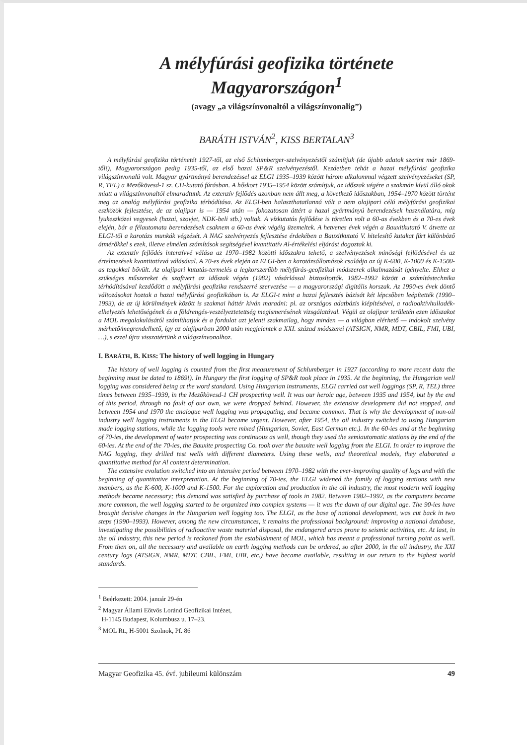A mélyfúrási geofizika története Magyarországon<sup>1</sup>
(avagy „a világszínvonaltól a világszínvonalig”)
BARÁTH ISTVÁN<sup>2</sup>, KISS BERTALAN<sup>3</sup>
A mélyfúrási geofizika történetét 1927-től, az első Schlumberger-szelvényezéstől számítjuk (de újabb adatok szerint már 1869-től!), Magyarországon pedig 1935-től, az első hazai SP&R szelvényezéstől. Kezdetben tehát a hazai mélyfúrási geofizika világszínvonalú volt. Magyar gyártmányú berendezéssel az ELGI 1935–1939 között három alkalommal végzett szelvényezéseket (SP, R, TEL) a Mezőkövesd-1 sz. CH-kutató fúrásban. A hőskort 1935–1954 között számítjuk, az időszak végére a szakmán kívül álló okok miatt a világszínvonaltól elmaradtunk. Az extenzív fejlődés azonban nem állt meg, a következő időszakban, 1954–1970 között történt meg az analóg mélyfúrási geofizika térhódítása. Az ELGI-ben halaszthatatlanná vált a nem olajipari célú mélyfúrási geofizikai eszközök fejlesztése, de az olajipar is — 1954 után — fokozatosan áttért a hazai gyártmányú berendezések használatára, míg lyukeszközei vegyesek (hazai, szovjet, NDK-beli stb.) voltak. A vízkutatás fejlődése is töretlen volt a 60-as években és a 70-es évek elején, bár a félautomata berendezések csaknem a 60-as évek végéig üzemeltek. A hetvenes évek végén a Bauxitkutató V. átvette az ELGI-től a karotázs munkák végzését. A NAG szelvényezés fejlesztése érdekében a Bauxitkutató V. hitelesítő kutakat fúrt különböző átmérőkkel s ezek, illetve elméleti számítások segítségével kvantitatív Al-értékelési eljárást dogoztak ki.
Az extenzív fejlődés intenzívvé válása az 1970–1982 közötti időszakra tehető, a szelvényezések minőségi fejlődésével és az értelmezések kvantitatívvá válásával. A 70-es évek elején az ELGI-ben a karotázsállomások családja az új K-600, K-1000 és K-1500-as tagokkal bővült. Az olajipari kutatás-termelés a legkorszerűbb mélyfúrás-geofizikai módszerek alkalmazását igényelte. Ehhez a szükséges műszereket és szoftvert az időszak végén (1982) vásárlással biztosították. 1982–1992 között a számítástechnika térhódításával kezdődött a mélyfúrási geofizika rendszerré szervezése — a magyarországi digitális korszak. Az 1990-es évek döntő változásokat hoztak a hazai mélyfúrási geofizikában is. Az ELGI-t mint a hazai fejlesztés bázisát két lépcsőben leépítették (1990–1993), de az új körülmények között is szakmai háttér kíván maradni: pl. az országos adatbázis kiépítésével, a radioaktívhulladék-elhelyezés lehetőségének és a földrengés-veszélyeztetettség megismerésének vizsgálatával. Végül az olajipar területén ezen időszakot a MOL megalakulásától számíthatjuk és a fordulat azt jelenti szakmailag, hogy minden — a világban elérhető — indokolt szelvény mérhető/megrendelhető, így az olajiparban 2000 után megjelentek a XXI. század módszerei (ATSIGN, NMR, MDT, CBIL, FMI, UBI, …), s ezzel újra visszatértünk a világszínvonalhoz.
I. BARÁTH, B. KISS: The history of well logging in Hungary
The history of well logging is counted from the first measurement of Schlumberger in 1927 (according to more recent data the beginning must be dated to 1869!). In Hungary the first logging of SP&R took place in 1935. At the beginning, the Hungarian well logging was considered being at the word standard. Using Hungarian instruments, ELGI carried out well loggings (SP, R, TEL) three times between 1935–1939, in the Mezőkövesd-1 CH prospecting well. It was our heroic age, between 1935 and 1954, but by the end of this period, through no fault of our own, we were dropped behind. However, the extensive development did not stopped, and between 1954 and 1970 the analogue well logging was propagating, and became common. That is why the development of non-oil industry well logging instruments in the ELGI became urgent. However, after 1954, the oil industry switched to using Hungarian made logging stations, while the logging tools were mixed (Hungarian, Soviet, East German etc.). In the 60-ies and at the beginning of 70-ies, the development of water prospecting was continuous as well, though they used the semiautomatic stations by the end of the 60-ies. At the end of the 70-ies, the Bauxite prospecting Co. took over the bauxite well logging from the ELGI. In order to improve the NAG logging, they drilled test wells with different diameters. Using these wells, and theoretical models, they elaborated a quantitative method for Al content determination.
The extensive evolution switched into an intensive period between 1970–1982 with the ever-improving quality of logs and with the beginning of quantitative interpretation. At the beginning of 70-ies, the ELGI widened the family of logging stations with new members, as the K-600, K-1000 and K-1500. For the exploration and production in the oil industry, the most modern well logging methods became necessary; this demand was satisfied by purchase of tools in 1982. Between 1982–1992, as the computers became more common, the well logging started to be organized into complex systems — it was the dawn of our digital age. The 90-ies have brought decisive changes in the Hungarian well logging too. The ELGI, as the base of national development, was cut back in two steps (1990–1993). However, among the new circumstances, it remains the professional background: improving a national database, investigating the possibilities of radioactive waste material disposal, the endangered areas prone to seismic activities, etc. At last, in the oil industry, this new period is reckoned from the establishment of MOL, which has meant a professional turning point as well. From then on, all the necessary and available on earth logging methods can be ordered, so after 2000, in the oil industry, the XXI century logs (ATSIGN, NMR, MDT, CBIL, FMI, UBI, etc.) have became available, resulting in our return to the highest world standards.
<sup>1</sup> Beérkezett: 2004. január 29-én
<sup>2</sup> Magyar Állami Eötvös Loránd Geofizikai Intézet,
H-1145 Budapest, Kolumbusz u. 17–23.
<sup>3</sup> MOL Rt., H-5001 Szolnok, Pf. 86
Magyar Geofizika 45. évf. jubileumi különszám 49